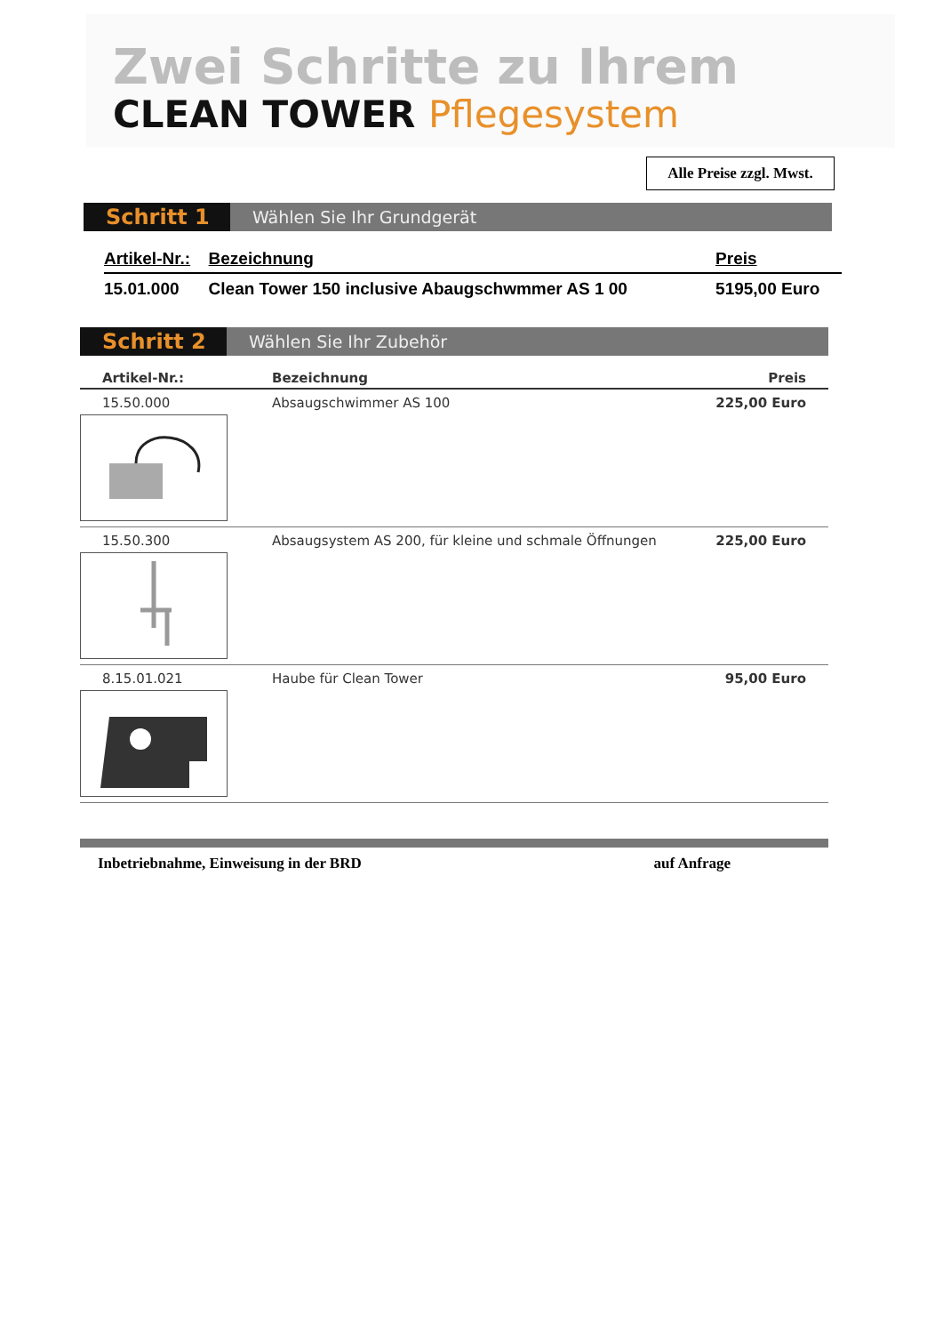Zwei Schritte zu Ihrem
CLEAN TOWER Pflegesystem
Alle Preise zzgl. Mwst.
Schritt 1
Wählen Sie Ihr Grundgerät
| Artikel-Nr.: | Bezeichnung | Preis |
| --- | --- | --- |
| 15.01.000 | Clean Tower 150 inclusive Abaugschwmmer AS 1 00 | 5195,00 Euro |
Schritt 2
Wählen Sie Ihr Zubehör
| Artikel-Nr.: | Bezeichnung | Preis |
| --- | --- | --- |
| 15.50.000 | Absaugschwimmer AS 100 | 225,00 Euro |
| 15.50.300 | Absaugsystem AS 200, für kleine und schmale Öffnungen | 225,00 Euro |
| 8.15.01.021 | Haube für Clean Tower | 95,00 Euro |
Inbetriebnahme, Einweisung in der BRD auf Anfrage